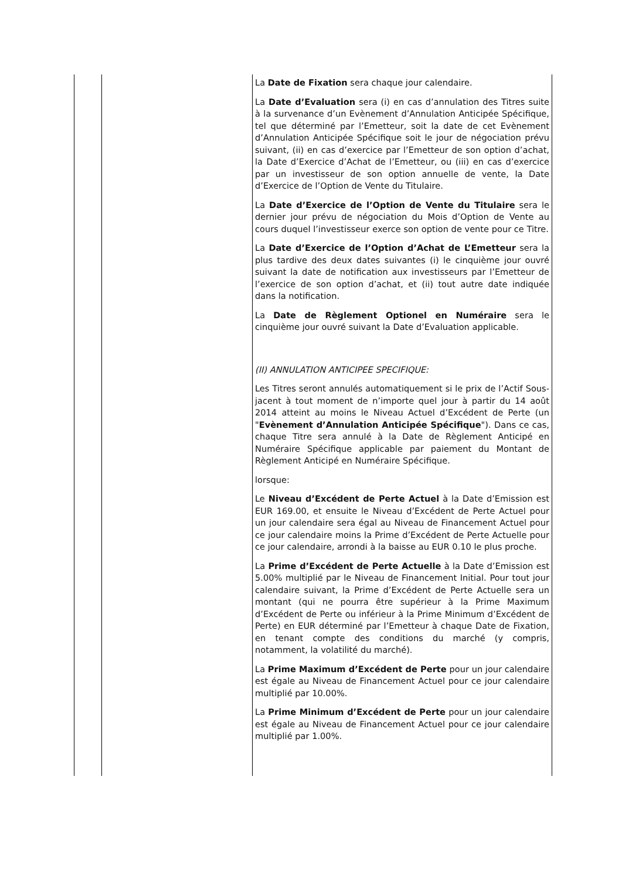| | | La Date de Fixation sera chaque jour calendaire. La Date d’Evaluation sera (i) en cas d’annulation des Titres suite à la survenance d’un Evènement d’Annulation Anticipée Spécifique, tel que déterminé par l’Emetteur, soit la date de cet Evènement d’Annulation Anticipée Spécifique soit le jour de négociation prévu suivant, (ii) en cas d’exercice par l’Emetteur de son option d’achat, la Date d’Exercice d’Achat de l’Emetteur, ou (iii) en cas d’exercice par un investisseur de son option annuelle de vente, la Date d’Exercice de l’Option de Vente du Titulaire. La Date d’Exercice de l’Option de Vente du Titulaire sera le dernier jour prévu de négociation du Mois d’Option de Vente au cours duquel l’investisseur exerce son option de vente pour ce Titre. La Date d’Exercice de l’Option d’Achat de L’Emetteur sera la plus tardive des deux dates suivantes (i) le cinquième jour ouvré suivant la date de notification aux investisseurs par l’Emetteur de l’exercice de son option d’achat, et (ii) tout autre date indiquée dans la notification. La Date de Règlement Optionel en Numéraire sera le cinquième jour ouvré suivant la Date d’Evaluation applicable. (II) ANNULATION ANTICIPEE SPECIFIQUE: Les Titres seront annulés automatiquement si le prix de l’Actif Sous-jacent à tout moment de n’importe quel jour à partir du 14 août 2014 atteint au moins le Niveau Actuel d’Excédent de Perte (un " Evènement d’Annulation Anticipée Spécifique "). Dans ce cas, chaque Titre sera annulé à la Date de Règlement Anticipé en Numéraire Spécifique applicable par paiement du Montant de Règlement Anticipé en Numéraire Spécifique. lorsque: Le Niveau d’Excédent de Perte Actuel à la Date d’Emission est EUR 169.00, et ensuite le Niveau d’Excédent de Perte Actuel pour un jour calendaire sera égal au Niveau de Financement Actuel pour ce jour calendaire moins la Prime d’Excédent de Perte Actuelle pour ce jour calendaire, arrondi à la baisse au EUR 0.10 le plus proche. La Prime d’Excédent de Perte Actuelle à la Date d’Emission est 5.00% multiplié par le Niveau de Financement Initial. Pour tout jour calendaire suivant, la Prime d’Excédent de Perte Actuelle sera un montant (qui ne pourra être supérieur à la Prime Maximum d’Excédent de Perte ou inférieur à la Prime Minimum d’Excédent de Perte) en EUR déterminé par l’Emetteur à chaque Date de Fixation, en tenant compte des conditions du marché (y compris, notamment, la volatilité du marché). La Prime Maximum d’Excédent de Perte pour un jour calendaire est égale au Niveau de Financement Actuel pour ce jour calendaire multiplié par 10.00%. La Prime Minimum d’Excédent de Perte pour un jour calendaire est égale au Niveau de Financement Actuel pour ce jour calendaire multiplié par 1.00%. |